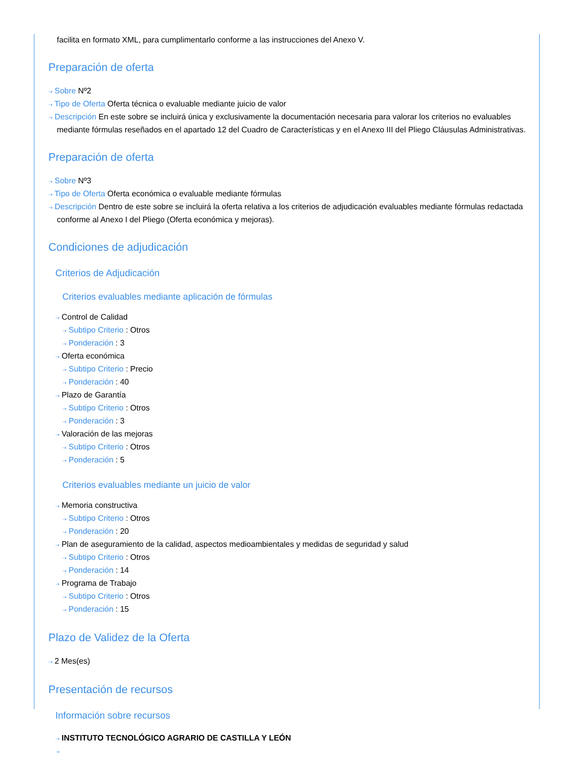facilita en formato XML, para cumplimentarlo conforme a las instrucciones del Anexo V.
Preparación de oferta
⇢ Sobre Nº2
⇢ Tipo de Oferta Oferta técnica o evaluable mediante juicio de valor
⇢ Descripción En este sobre se incluirá única y exclusivamente la documentación necesaria para valorar los criterios no evaluables mediante fórmulas reseñados en el apartado 12 del Cuadro de Características y en el Anexo III del Pliego Cláusulas Administrativas.
Preparación de oferta
⇢ Sobre Nº3
⇢ Tipo de Oferta Oferta económica o evaluable mediante fórmulas
⇢ Descripción Dentro de este sobre se incluirá la oferta relativa a los criterios de adjudicación evaluables mediante fórmulas redactada conforme al Anexo I del Pliego (Oferta económica y mejoras).
Condiciones de adjudicación
Criterios de Adjudicación
Criterios evaluables mediante aplicación de fórmulas
⇢ Control de Calidad
⇢ Subtipo Criterio : Otros
⇢ Ponderación : 3
⇢ Oferta económica
⇢ Subtipo Criterio : Precio
⇢ Ponderación : 40
⇢ Plazo de Garantía
⇢ Subtipo Criterio : Otros
⇢ Ponderación : 3
⇢ Valoración de las mejoras
⇢ Subtipo Criterio : Otros
⇢ Ponderación : 5
Criterios evaluables mediante un juicio de valor
⇢ Memoria constructiva
⇢ Subtipo Criterio : Otros
⇢ Ponderación : 20
⇢ Plan de aseguramiento de la calidad, aspectos medioambientales y medidas de seguridad y salud
⇢ Subtipo Criterio : Otros
⇢ Ponderación : 14
⇢ Programa de Trabajo
⇢ Subtipo Criterio : Otros
⇢ Ponderación : 15
Plazo de Validez de la Oferta
⇢ 2 Mes(es)
Presentación de recursos
Información sobre recursos
⇢ INSTITUTO TECNOLÓGICO AGRARIO DE CASTILLA Y LEÓN
⇢